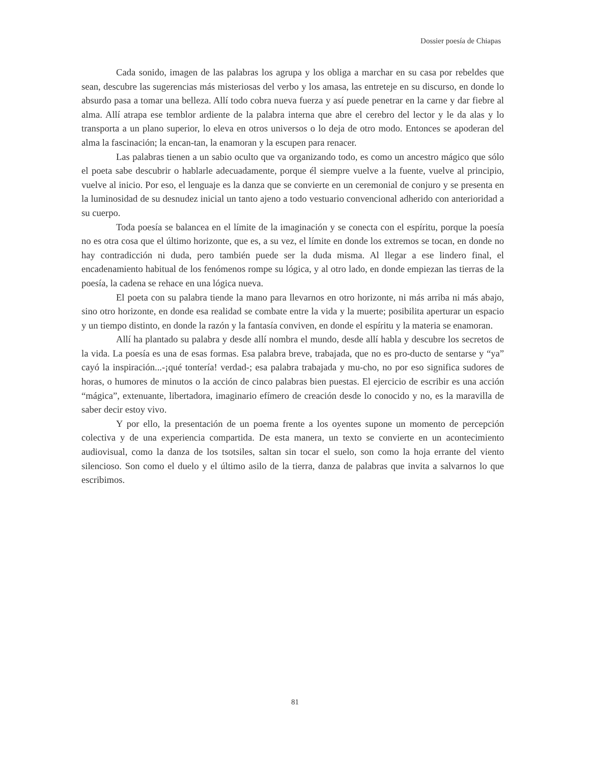Dossier poesía de Chiapas
Cada sonido, imagen de las palabras los agrupa y los obliga a marchar en su casa por rebeldes que sean, descubre las sugerencias más misteriosas del verbo y los amasa, las entreteje en su discurso, en donde lo absurdo pasa a tomar una belleza. Allí todo cobra nueva fuerza y así puede penetrar en la carne y dar fiebre al alma. Allí atrapa ese temblor ardiente de la palabra interna que abre el cerebro del lector y le da alas y lo transporta a un plano superior, lo eleva en otros universos o lo deja de otro modo. Entonces se apoderan del alma la fascinación; la encan-tan, la enamoran y la escupen para renacer.
Las palabras tienen a un sabio oculto que va organizando todo, es como un ancestro mágico que sólo el poeta sabe descubrir o hablarle adecuadamente, porque él siempre vuelve a la fuente, vuelve al principio, vuelve al inicio. Por eso, el lenguaje es la danza que se convierte en un ceremonial de conjuro y se presenta en la luminosidad de su desnudez inicial un tanto ajeno a todo vestuario convencional adherido con anterioridad a su cuerpo.
Toda poesía se balancea en el límite de la imaginación y se conecta con el espíritu, porque la poesía no es otra cosa que el último horizonte, que es, a su vez, el límite en donde los extremos se tocan, en donde no hay contradicción ni duda, pero también puede ser la duda misma. Al llegar a ese lindero final, el encadenamiento habitual de los fenómenos rompe su lógica, y al otro lado, en donde empiezan las tierras de la poesía, la cadena se rehace en una lógica nueva.
El poeta con su palabra tiende la mano para llevarnos en otro horizonte, ni más arriba ni más abajo, sino otro horizonte, en donde esa realidad se combate entre la vida y la muerte; posibilita aperturar un espacio y un tiempo distinto, en donde la razón y la fantasía conviven, en donde el espíritu y la materia se enamoran.
Allí ha plantado su palabra y desde allí nombra el mundo, desde allí habla y descubre los secretos de la vida. La poesía es una de esas formas. Esa palabra breve, trabajada, que no es pro-ducto de sentarse y “ya” cayó la inspiración...-¡qué tontería! verdad-; esa palabra trabajada y mu-cho, no por eso significa sudores de horas, o humores de minutos o la acción de cinco palabras bien puestas. El ejercicio de escribir es una acción “mágica”, extenuante, libertadora, imaginario efímero de creación desde lo conocido y no, es la maravilla de saber decir estoy vivo.
Y por ello, la presentación de un poema frente a los oyentes supone un momento de percepción colectiva y de una experiencia compartida. De esta manera, un texto se convierte en un acontecimiento audiovisual, como la danza de los tsotsiles, saltan sin tocar el suelo, son como la hoja errante del viento silencioso. Son como el duelo y el último asilo de la tierra, danza de palabras que invita a salvarnos lo que escribimos.
81